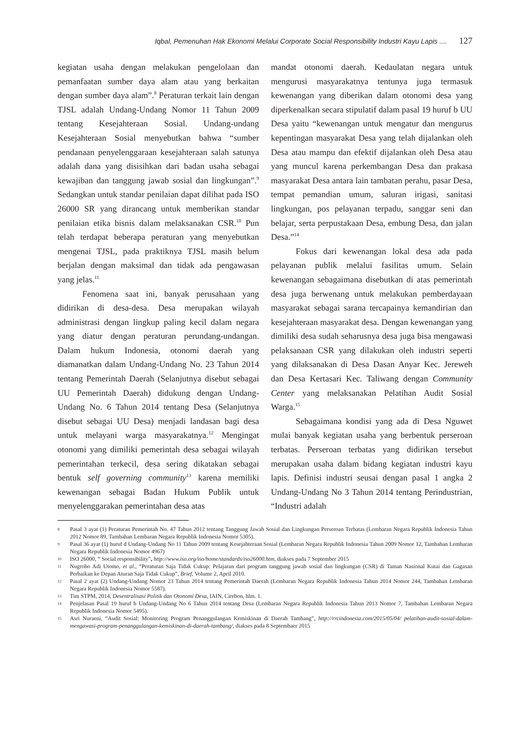Iqbal, Pemenuhan Hak Ekonomi Melalui Corporate Social Responsibility Industri Kayu Lapis .... 127
kegiatan usaha dengan melakukan pengelolaan dan pemanfaatan sumber daya alam atau yang berkaitan dengan sumber daya alam”.<sup>8</sup> Peraturan terkait lain dengan TJSL adalah Undang-Undang Nomor 11 Tahun 2009 tentang Kesejahteraan Sosial. Undang-undang Kesejahteraan Sosial menyebutkan bahwa “sumber pendanaan penyelenggaraan kesejahteraan salah satunya adalah dana yang disisihkan dari badan usaha sebagai kewajiban dan tanggung jawab sosial dan lingkungan”.<sup>9</sup> Sedangkan untuk standar penilaian dapat dilihat pada ISO 26000 SR yang dirancang untuk memberikan standar penilaian etika bisnis dalam melaksanakan CSR.<sup>10</sup> Pun telah terdapat beberapa peraturan yang menyebutkan mengenai TJSL, pada praktiknya TJSL masih belum berjalan dengan maksimal dan tidak ada pengawasan yang jelas.<sup>11</sup>
Fenomena saat ini, banyak perusahaan yang didirikan di desa-desa. Desa merupakan wilayah administrasi dengan lingkup paling kecil dalam negara yang diatur dengan peraturan perundang-undangan. Dalam hukum Indonesia, otonomi daerah yang diamanatkan dalam Undang-Undang No. 23 Tahun 2014 tentang Pemerintah Daerah (Selanjutnya disebut sebagai UU Pemerintah Daerah) didukung dengan Undang-Undang No. 6 Tahun 2014 tentang Desa (Selanjutnya disebut sebagai UU Desa) menjadi landasan bagi desa untuk melayani warga masyarakatnya.<sup>12</sup> Mengingat otonomi yang dimiliki pemerintah desa sebagai wilayah pemerintahan terkecil, desa sering dikatakan sebagai bentuk self governing community<sup>13</sup> karena memiliki kewenangan sebagai Badan Hukum Publik untuk menyelenggarakan pemerintahan desa atas
mandat otonomi daerah. Kedaulatan negara untuk mengurusi masyarakatnya tentunya juga termasuk kewenangan yang diberikan dalam otonomi desa yang diperkenalkan secara stipulatif dalam pasal 19 huruf b UU Desa yaitu “kewenangan untuk mengatur dan mengurus kepentingan masyarakat Desa yang telah dijalankan oleh Desa atau mampu dan efektif dijalankan oleh Desa atau yang muncul karena perkembangan Desa dan prakasa masyarakat Desa antara lain tambatan perahu, pasar Desa, tempat pemandian umum, saluran irigasi, sanitasi lingkungan, pos pelayanan terpadu, sanggar seni dan belajar, serta perpustakaan Desa, embung Desa, dan jalan Desa.”<sup>14</sup>
Fokus dari kewenangan lokal desa ada pada pelayanan publik melalui fasilitas umum. Selain kewenangan sebagaimana disebutkan di atas pemerintah desa juga berwenang untuk melakukan pemberdayaan masyarakat sebagai sarana tercapainya kemandirian dan kesejahteraan masyarakat desa. Dengan kewenangan yang dimiliki desa sudah seharusnya desa juga bisa mengawasi pelaksanaan CSR yang dilakukan oleh industri seperti yang dilaksanakan di Desa Dasan Anyar Kec. Jereweh dan Desa Kertasari Kec. Taliwang dengan Community Center yang melaksanakan Pelatihan Audit Sosial Warga.<sup>15</sup>
Sebagaimana kondisi yang ada di Desa Nguwet mulai banyak kegiatan usaha yang berbentuk perseroan terbatas. Perseroan terbatas yang didirikan tersebut merupakan usaha dalam bidang kegiatan industri kayu lapis. Definisi industri seusai dengan pasal 1 angka 2 Undang-Undang No 3 Tahun 2014 tentang Perindustrian, “Industri adalah
8 Pasal 3 ayat (1) Peraturan Pemerintah No. 47 Tahun 2012 tentang Tanggung Jawab Sosial dan Lingkungan Perseroan Terbatas (Lembaran Negara Republik Indonesia Tahun 2012 Nomor 89, Tambahan Lembaran Negara Republik Indonesia Nomor 5305).
9 Pasal 36 ayat (1) huruf d Undang-Undang No 11 Tahun 2009 tentang Kesejahteraan Sosial (Lembaran Negara Republik Indonesia Tahun 2009 Nomor 12, Tambahan Lembaran Negara Republik Indonesia Nomor 4967)
10 ISO 26000, “ Social responsibility”, http://www.iso.org/iso/home/standards/iso26000.htm, diakses pada 7 September 2015
11 Nugroho Adi Utomo, et al., “Peraturan Saja Tidak Cukup: Pelajaran dari program tanggung jawab sosial dan lingkungan (CSR) di Taman Nasional Kutai dan Gagasan Perbaikan ke Depan Aturan Saja Tidak Cukup”, Brief, Volume 2, April 2010.
12 Pasal 2 ayat (2) Undang-Undang Nomor 23 Tahun 2014 tentang Pemerintah Daerah (Lembaran Negara Republik Indonesia Tahun 2014 Nomor 244, Tambahan Lembaran Negara Republik Indonesia Nomor 5587).
13 Tim STPM, 2014, Desentralisasi Politik dan Otonomi Desa, IAIN, Cirebon, hlm. 1.
14 Penjelasan Pasal 19 huruf b Undang-Undang No 6 Tahun 2014 tentang Desa (Lembaran Negara Republik Indonesia Tahun 2013 Nomor 7, Tambahan Lembaran Negara Republik Indonesia Nomor 5495).
15 Asri Nuraeni, “Audit Sosial: Monitoring Program Penanggulangan Kemiskinan di Daerah Tambang”, http://rrcindonesia.com/2015/05/04/ pelatihan-audit-sosial-dalam-mengawasi-program-penanggulangan-kemiskinan-di-daerah-tambang/, diakses pada 8 Septembaer 2015